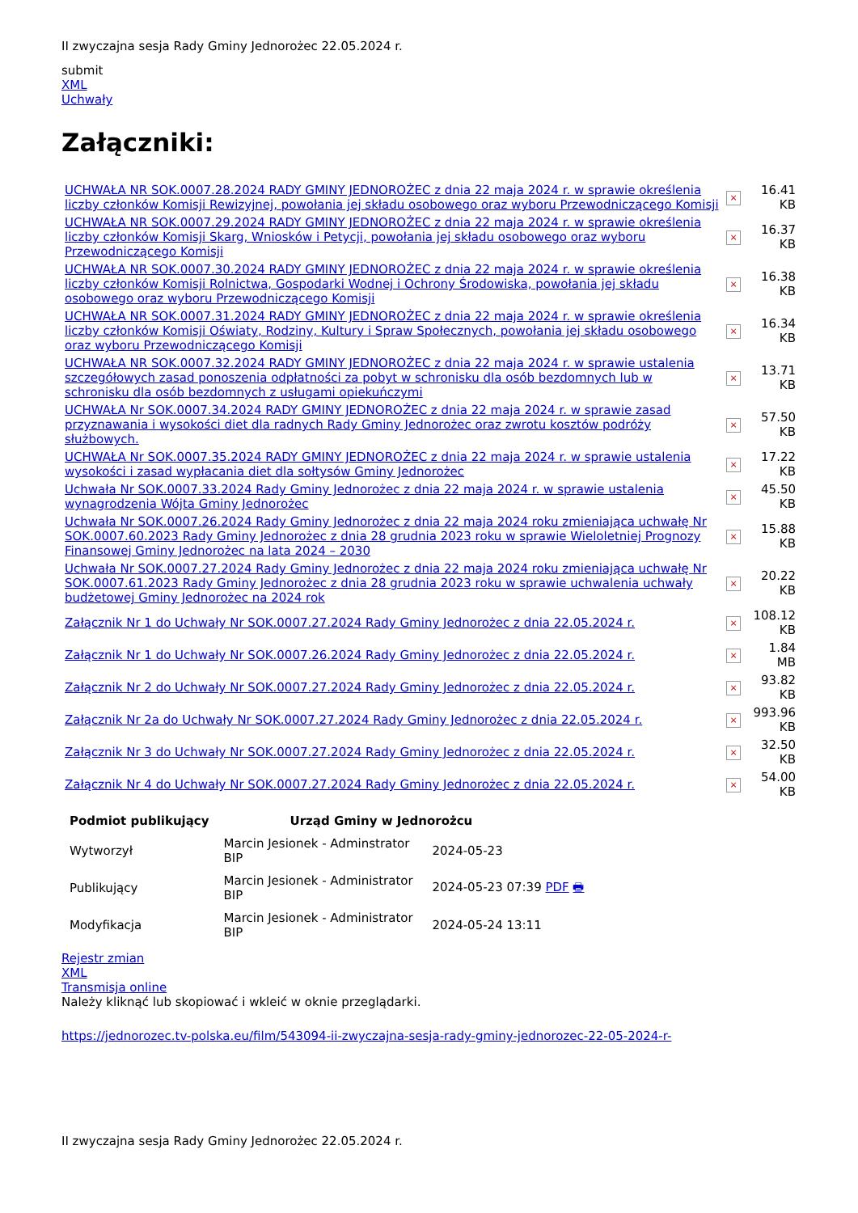II zwyczajna sesja Rady Gminy Jednorożec 22.05.2024 r.
submit
XML
Uchwały
Załączniki:
| UCHWAŁA NR SOK.0007.28.2024 RADY GMINY JEDNOROŻEC z dnia 22 maja 2024 r. w sprawie określenia liczby członków Komisji Rewizyjnej, powołania jej składu osobowego oraz wyboru Przewodniczącego Komisji | × | 16.41 KB |
| UCHWAŁA NR SOK.0007.29.2024 RADY GMINY JEDNOROŻEC z dnia 22 maja 2024 r. w sprawie określenia liczby członków Komisji Skarg, Wniosków i Petycji, powołania jej składu osobowego oraz wyboru Przewodniczącego Komisji | × | 16.37 KB |
| UCHWAŁA NR SOK.0007.30.2024 RADY GMINY JEDNOROŻEC z dnia 22 maja 2024 r. w sprawie określenia liczby członków Komisji Rolnictwa, Gospodarki Wodnej i Ochrony Środowiska, powołania jej składu osobowego oraz wyboru Przewodniczącego Komisji | × | 16.38 KB |
| UCHWAŁA NR SOK.0007.31.2024 RADY GMINY JEDNOROŻEC z dnia 22 maja 2024 r. w sprawie określenia liczby członków Komisji Oświaty, Rodziny, Kultury i Spraw Społecznych, powołania jej składu osobowego oraz wyboru Przewodniczącego Komisji | × | 16.34 KB |
| UCHWAŁA NR SOK.0007.32.2024 RADY GMINY JEDNOROŻEC z dnia 22 maja 2024 r. w sprawie ustalenia szczegółowych zasad ponoszenia odpłatności za pobyt w schronisku dla osób bezdomnych lub w schronisku dla osób bezdomnych z usługami opiekuńczymi | × | 13.71 KB |
| UCHWAŁA Nr SOK.0007.34.2024 RADY GMINY JEDNOROŻEC z dnia 22 maja 2024 r. w sprawie zasad przyznawania i wysokości diet dla radnych Rady Gminy Jednorożec oraz zwrotu kosztów podróży służbowych. | × | 57.50 KB |
| UCHWAŁA Nr SOK.0007.35.2024 RADY GMINY JEDNOROŻEC z dnia 22 maja 2024 r. w sprawie ustalenia wysokości i zasad wypłacania diet dla sołtysów Gminy Jednorożec | × | 17.22 KB |
| Uchwała Nr SOK.0007.33.2024 Rady Gminy Jednorożec z dnia 22 maja 2024 r. w sprawie ustalenia wynagrodzenia Wójta Gminy Jednorożec | × | 45.50 KB |
| Uchwała Nr SOK.0007.26.2024 Rady Gminy Jednorożec z dnia 22 maja 2024 roku zmieniająca uchwałę Nr SOK.0007.60.2023 Rady Gminy Jednorożec z dnia 28 grudnia 2023 roku w sprawie Wieloletniej Prognozy Finansowej Gminy Jednorożec na lata 2024 – 2030 | × | 15.88 KB |
| Uchwała Nr SOK.0007.27.2024 Rady Gminy Jednorożec z dnia 22 maja 2024 roku zmieniająca uchwałę Nr SOK.0007.61.2023 Rady Gminy Jednorożec z dnia 28 grudnia 2023 roku w sprawie uchwalenia uchwały budżetowej Gminy Jednorożec na 2024 rok | × | 20.22 KB |
| Załącznik Nr 1 do Uchwały Nr SOK.0007.27.2024 Rady Gminy Jednorożec z dnia 22.05.2024 r. | × | 108.12 KB |
| Załącznik Nr 1 do Uchwały Nr SOK.0007.26.2024 Rady Gminy Jednorożec z dnia 22.05.2024 r. | × | 1.84 MB |
| Załącznik Nr 2 do Uchwały Nr SOK.0007.27.2024 Rady Gminy Jednorożec z dnia 22.05.2024 r. | × | 93.82 KB |
| Załącznik Nr 2a do Uchwały Nr SOK.0007.27.2024 Rady Gminy Jednorożec z dnia 22.05.2024 r. | × | 993.96 KB |
| Załącznik Nr 3 do Uchwały Nr SOK.0007.27.2024 Rady Gminy Jednorożec z dnia 22.05.2024 r. | × | 32.50 KB |
| Załącznik Nr 4 do Uchwały Nr SOK.0007.27.2024 Rady Gminy Jednorożec z dnia 22.05.2024 r. | × | 54.00 KB |
| Podmiot publikujący | Urząd Gminy w Jednorożcu | |
| --- | --- | --- |
| Wytworzył | Marcin Jesionek - Adminstrator BIP | 2024-05-23 |
| Publikujący | Marcin Jesionek - Administrator BIP | 2024-05-23 07:39 PDF 🖶 |
| Modyfikacja | Marcin Jesionek - Administrator BIP | 2024-05-24 13:11 |
Rejestr zmian
XML
Transmisja online
Należy kliknąć lub skopiować i wkleić w oknie przeglądarki.
https://jednorozec.tv-polska.eu/film/543094-ii-zwyczajna-sesja-rady-gminy-jednorozec-22-05-2024-r-
II zwyczajna sesja Rady Gminy Jednorożec 22.05.2024 r.